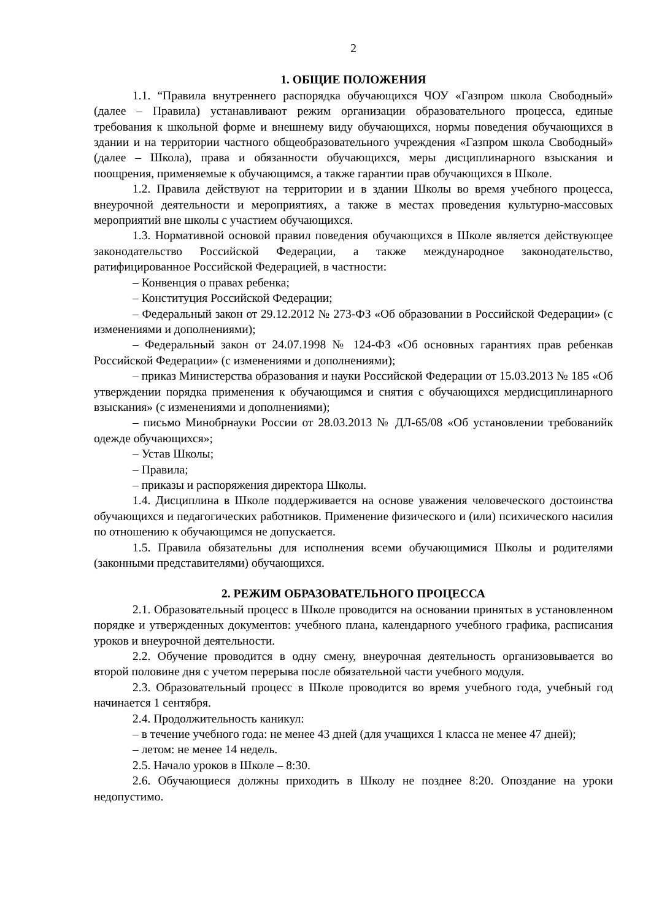2
1. ОБЩИЕ ПОЛОЖЕНИЯ
1.1. “Правила внутреннего распорядка обучающихся ЧОУ «Газпром школа Свободный» (далее – Правила) устанавливают режим организации образовательного процесса, единые требования к школьной форме и внешнему виду обучающихся, нормы поведения обучающихся в здании и на территории частного общеобразовательного учреждения «Газпром школа Свободный» (далее – Школа), права и обязанности обучающихся, меры дисциплинарного взыскания и поощрения, применяемые к обучающимся, а также гарантии прав обучающихся в Школе.
1.2. Правила действуют на территории и в здании Школы во время учебного процесса, внеурочной деятельности и мероприятиях, а также в местах проведения культурно-массовых мероприятий вне школы с участием обучающихся.
1.3. Нормативной основой правил поведения обучающихся в Школе является действующее законодательство Российской Федерации, а также международное законодательство, ратифицированное Российской Федерацией, в частности:
– Конвенция о правах ребенка;
– Конституция Российской Федерации;
– Федеральный закон от 29.12.2012 № 273-ФЗ «Об образовании в Российской Федерации» (с изменениями и дополнениями);
– Федеральный закон от 24.07.1998 № 124-ФЗ «Об основных гарантиях прав ребенкав Российской Федерации» (с изменениями и дополнениями);
– приказ Министерства образования и науки Российской Федерации от 15.03.2013 № 185 «Об утверждении порядка применения к обучающимся и снятия с обучающихся мердисциплинарного взыскания» (с изменениями и дополнениями);
– письмо Минобрнауки России от 28.03.2013 № ДЛ-65/08 «Об установлении требованийк одежде обучающихся»;
– Устав Школы;
– Правила;
– приказы и распоряжения директора Школы.
1.4. Дисциплина в Школе поддерживается на основе уважения человеческого достоинства обучающихся и педагогических работников. Применение физического и (или) психического насилия по отношению к обучающимся не допускается.
1.5. Правила обязательны для исполнения всеми обучающимися Школы и родителями (законными представителями) обучающихся.
2. РЕЖИМ ОБРАЗОВАТЕЛЬНОГО ПРОЦЕССА
2.1. Образовательный процесс в Школе проводится на основании принятых в установленном порядке и утвержденных документов: учебного плана, календарного учебного графика, расписания уроков и внеурочной деятельности.
2.2. Обучение проводится в одну смену, внеурочная деятельность организовывается во второй половине дня с учетом перерыва после обязательной части учебного модуля.
2.3. Образовательный процесс в Школе проводится во время учебного года, учебный год начинается 1 сентября.
2.4. Продолжительность каникул:
– в течение учебного года: не менее 43 дней (для учащихся 1 класса не менее 47 дней);
– летом: не менее 14 недель.
2.5. Начало уроков в Школе – 8:30.
2.6. Обучающиеся должны приходить в Школу не позднее 8:20. Опоздание на уроки недопустимо.